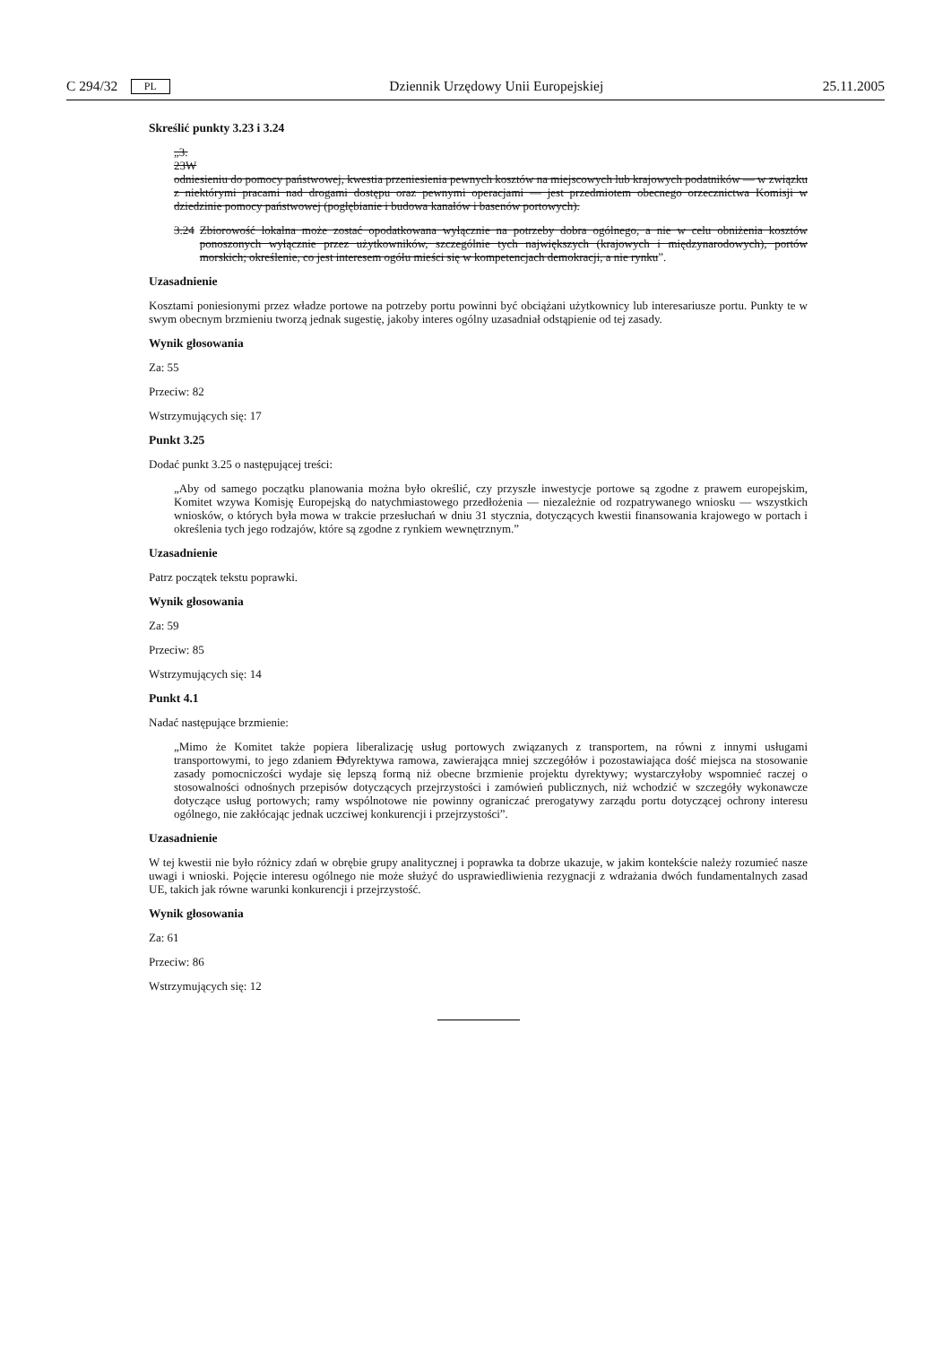C 294/32 PL Dziennik Urzędowy Unii Europejskiej 25.11.2005
Skreślić punkty 3.23 i 3.24
„3.
23W
odniesieniu do pomocy państwowej, kwestia przeniesienia pewnych kosztów na miejscowych lub krajowych podatników — w związku z niektórymi pracami nad drogami dostępu oraz pewnymi operacjami — jest przedmiotem obecnego orzecznictwa Komisji w dziedzinie pomocy państwowej (pogłębianie i budowa kanałów i basenów portowych).
3.24 Zbiorowość lokalna może zostać opodatkowana wyłącznie na potrzeby dobra ogólnego, a nie w celu obniżenia kosztów ponoszonych wyłącznie przez użytkowników, szczególnie tych największych (krajowych i międzynarodowych), portów morskich; określenie, co jest interesem ogółu mieści się w kompetencjach demokracji, a nie rynku”.
Uzasadnienie
Kosztami poniesionymi przez władze portowe na potrzeby portu powinni być obciążani użytkownicy lub interesariusze portu. Punkty te w swym obecnym brzmieniu tworzą jednak sugestię, jakoby interes ogólny uzasadniał odstąpienie od tej zasady.
Wynik głosowania
Za: 55
Przeciw: 82
Wstrzymujących się: 17
Punkt 3.25
Dodać punkt 3.25 o następującej treści:
„Aby od samego początku planowania można było określić, czy przyszłe inwestycje portowe są zgodne z prawem europejskim, Komitet wzywa Komisję Europejską do natychmiastowego przedłożenia — niezależnie od rozpatrywanego wniosku — wszystkich wniosków, o których była mowa w trakcie przesłuchań w dniu 31 stycznia, dotyczących kwestii finansowania krajowego w portach i określenia tych jego rodzajów, które są zgodne z rynkiem wewnętrznym.”
Uzasadnienie
Patrz początek tekstu poprawki.
Wynik głosowania
Za: 59
Przeciw: 85
Wstrzymujących się: 14
Punkt 4.1
Nadać następujące brzmienie:
„Mimo że Komitet także popiera liberalizację usług portowych związanych z transportem, na równi z innymi usługami transportowymi, to jego zdaniem Ddyrektywa ramowa, zawierająca mniej szczegółów i pozostawiająca dość miejsca na stosowanie zasady pomocniczości wydaje się lepszą formą niż obecne brzmienie projektu dyrektywy; wystarczyłoby wspomnieć raczej o stosowalności odnośnych przepisów dotyczących przejrzystości i zamówień publicznych, niż wchodzić w szczegóły wykonawcze dotyczące usług portowych; ramy wspólnotowe nie powinny ograniczać prerogatywy zarządu portu dotyczącej ochrony interesu ogólnego, nie zakłócając jednak uczciwej konkurencji i przejrzystości”.
Uzasadnienie
W tej kwestii nie było różnicy zdań w obrębie grupy analitycznej i poprawka ta dobrze ukazuje, w jakim kontekście należy rozumieć nasze uwagi i wnioski. Pojęcie interesu ogólnego nie może służyć do usprawiedliwienia rezygnacji z wdrażania dwóch fundamentalnych zasad UE, takich jak równe warunki konkurencji i przejrzystość.
Wynik głosowania
Za: 61
Przeciw: 86
Wstrzymujących się: 12